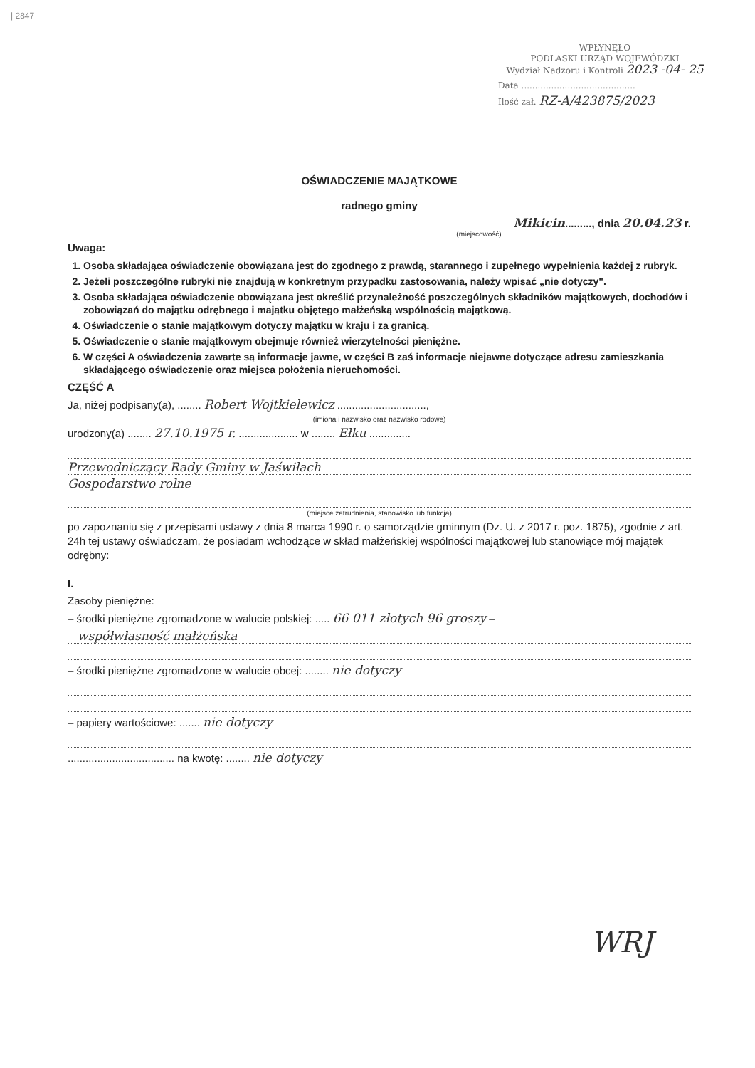| 2847
WPŁYNĘŁO
PODLASKI URZĄD WOJEWÓDZKI
Wydział Nadzoru i Kontroli 2023 -04- 25
Data ..........................................
Ilość zał. RZ-A/423875/2023
OŚWIADCZENIE MAJĄTKOWE
radnego gminy
Mikicin........., dnia 20.04.23 r.
(miejscowość)
Uwaga:
1. Osoba składająca oświadczenie obowiązana jest do zgodnego z prawdą, starannego i zupełnego wypełnienia każdej z rubryk.
2. Jeżeli poszczególne rubryki nie znajdują w konkretnym przypadku zastosowania, należy wpisać „nie dotyczy".
3. Osoba składająca oświadczenie obowiązana jest określić przynależność poszczególnych składników majątkowych, dochodów i zobowiązań do majątku odrębnego i majątku objętego małżeńską wspólnością majątkową.
4. Oświadczenie o stanie majątkowym dotyczy majątku w kraju i za granicą.
5. Oświadczenie o stanie majątkowym obejmuje również wierzytelności pieniężne.
6. W części A oświadczenia zawarte są informacje jawne, w części B zaś informacje niejawne dotyczące adresu zamieszkania składającego oświadczenie oraz miejsca położenia nieruchomości.
CZĘŚĆ A
Ja, niżej podpisany(a), ........ Robert Wojtkielewicz ..............................,
(imiona i nazwisko oraz nazwisko rodowe)
urodzony(a) ........ 27.10.1975 r. .................... w ........ Ełku ..............
Przewodniczący Rady Gminy w Jaświłach
Gospodarstwo rolne
(miejsce zatrudnienia, stanowisko lub funkcja)
po zapoznaniu się z przepisami ustawy z dnia 8 marca 1990 r. o samorządzie gminnym (Dz. U. z 2017 r. poz. 1875), zgodnie z art. 24h tej ustawy oświadczam, że posiadam wchodzące w skład małżeńskiej wspólności majątkowej lub stanowiące mój majątek odrębny:
I.
Zasoby pieniężne:
– środki pieniężne zgromadzone w walucie polskiej: ..... 66 011 złotych 96 groszy –
– współwłasność małżeńska
– środki pieniężne zgromadzone w walucie obcej: ........ nie dotyczy
– papiery wartościowe: ....... nie dotyczy
.................................... na kwotę: ........ nie dotyczy
WRJ